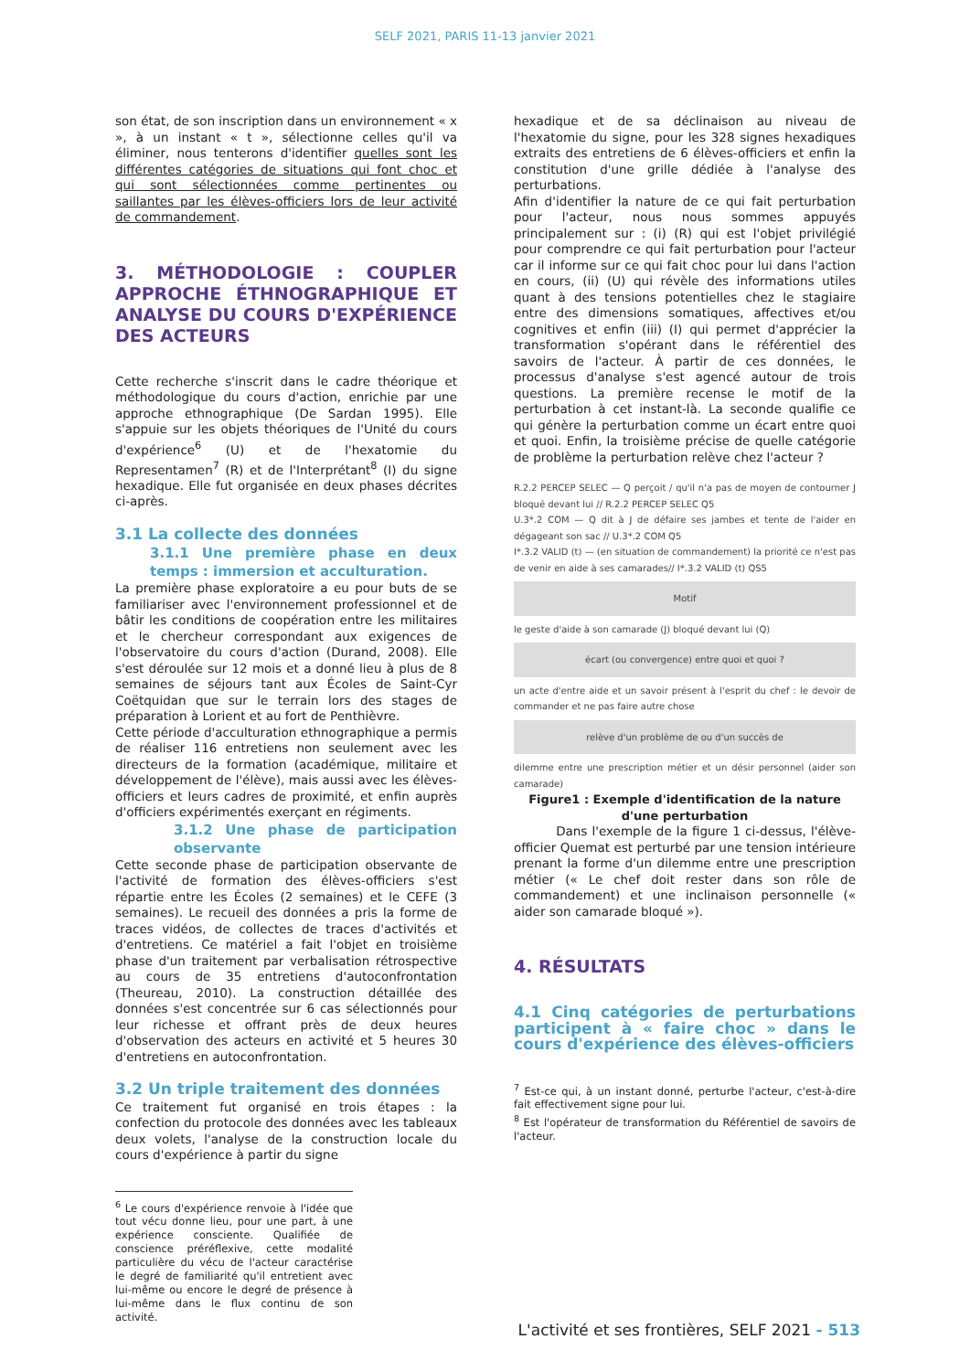SELF 2021, PARIS 11-13 janvier 2021
son état, de son inscription dans un environnement « x », à un instant « t », sélectionne celles qu'il va éliminer, nous tenterons d'identifier quelles sont les différentes catégories de situations qui font choc et qui sont sélectionnées comme pertinentes ou saillantes par les élèves-officiers lors de leur activité de commandement.
3. MÉTHODOLOGIE : COUPLER APPROCHE ÉTHNOGRAPHIQUE ET ANALYSE DU COURS D'EXPÉRIENCE DES ACTEURS
Cette recherche s'inscrit dans le cadre théorique et méthodologique du cours d'action, enrichie par une approche ethnographique (De Sardan 1995). Elle s'appuie sur les objets théoriques de l'Unité du cours d'expérience<sup>6</sup> (U) et de l'hexatomie du Representamen<sup>7</sup> (R) et de l'Interprétant<sup>8</sup> (I) du signe hexadique. Elle fut organisée en deux phases décrites ci-après.
3.1 La collecte des données
3.1.1 Une première phase en deux temps : immersion et acculturation.
La première phase exploratoire a eu pour buts de se familiariser avec l'environnement professionnel et de bâtir les conditions de coopération entre les militaires et le chercheur correspondant aux exigences de l'observatoire du cours d'action (Durand, 2008). Elle s'est déroulée sur 12 mois et a donné lieu à plus de 8 semaines de séjours tant aux Écoles de Saint-Cyr Coëtquidan que sur le terrain lors des stages de préparation à Lorient et au fort de Penthièvre.
Cette période d'acculturation ethnographique a permis de réaliser 116 entretiens non seulement avec les directeurs de la formation (académique, militaire et développement de l'élève), mais aussi avec les élèves-officiers et leurs cadres de proximité, et enfin auprès d'officiers expérimentés exerçant en régiments.
3.1.2 Une phase de participation observante
Cette seconde phase de participation observante de l'activité de formation des élèves-officiers s'est répartie entre les Écoles (2 semaines) et le CEFE (3 semaines). Le recueil des données a pris la forme de traces vidéos, de collectes de traces d'activités et d'entretiens. Ce matériel a fait l'objet en troisième phase d'un traitement par verbalisation rétrospective au cours de 35 entretiens d'autoconfrontation (Theureau, 2010). La construction détaillée des données s'est concentrée sur 6 cas sélectionnés pour leur richesse et offrant près de deux heures d'observation des acteurs en activité et 5 heures 30 d'entretiens en autoconfrontation.
3.2 Un triple traitement des données
Ce traitement fut organisé en trois étapes : la confection du protocole des données avec les tableaux deux volets, l'analyse de la construction locale du cours d'expérience à partir du signe
<sup>6</sup> Le cours d'expérience renvoie à l'idée que tout vécu donne lieu, pour une part, à une expérience consciente. Qualifiée de conscience préréflexive, cette modalité particulière du vécu de l'acteur caractérise le degré de familiarité qu'il entretient avec lui-même ou encore le degré de présence à lui-même dans le flux continu de son activité.
hexadique et de sa déclinaison au niveau de l'hexatomie du signe, pour les 328 signes hexadiques extraits des entretiens de 6 élèves-officiers et enfin la constitution d'une grille dédiée à l'analyse des perturbations.
Afin d'identifier la nature de ce qui fait perturbation pour l'acteur, nous nous sommes appuyés principalement sur : (i) (R) qui est l'objet privilégié pour comprendre ce qui fait perturbation pour l'acteur car il informe sur ce qui fait choc pour lui dans l'action en cours, (ii) (U) qui révèle des informations utiles quant à des tensions potentielles chez le stagiaire entre des dimensions somatiques, affectives et/ou cognitives et enfin (iii) (I) qui permet d'apprécier la transformation s'opérant dans le référentiel des savoirs de l'acteur. À partir de ces données, le processus d'analyse s'est agencé autour de trois questions. La première recense le motif de la perturbation à cet instant-là. La seconde qualifie ce qui génère la perturbation comme un écart entre quoi et quoi. Enfin, la troisième précise de quelle catégorie de problème la perturbation relève chez l'acteur ?
R.2.2 PERCEP SELEC — Q perçoit / qu'il n'a pas de moyen de contourner J bloqué devant lui // R.2.2 PERCEP SELEC Q5
U.3*.2 COM — Q dit à J de défaire ses jambes et tente de l'aider en dégageant son sac // U.3*.2 COM Q5
I*.3.2 VALID (t) — (en situation de commandement) la priorité ce n'est pas de venir en aide à ses camarades// I*.3.2 VALID (t) QS5
Motif
le geste d'aide à son camarade (J) bloqué devant lui (Q)
écart (ou convergence) entre quoi et quoi ?
un acte d'entre aide et un savoir présent à l'esprit du chef : le devoir de commander et ne pas faire autre chose
relève d'un problème de ou d'un succès de
dilemme entre une prescription métier et un désir personnel (aider son camarade)
Figure1 : Exemple d'identification de la nature d'une perturbation
Dans l'exemple de la figure 1 ci-dessus, l'élève-officier Quemat est perturbé par une tension intérieure prenant la forme d'un dilemme entre une prescription métier (« Le chef doit rester dans son rôle de commandement) et une inclinaison personnelle (« aider son camarade bloqué »).
4. RÉSULTATS
4.1 Cinq catégories de perturbations participent à « faire choc » dans le cours d'expérience des élèves-officiers
<sup>7</sup> Est-ce qui, à un instant donné, perturbe l'acteur, c'est-à-dire fait effectivement signe pour lui.
<sup>8</sup> Est l'opérateur de transformation du Référentiel de savoirs de l'acteur.
L'activité et ses frontières, SELF 2021 - 513